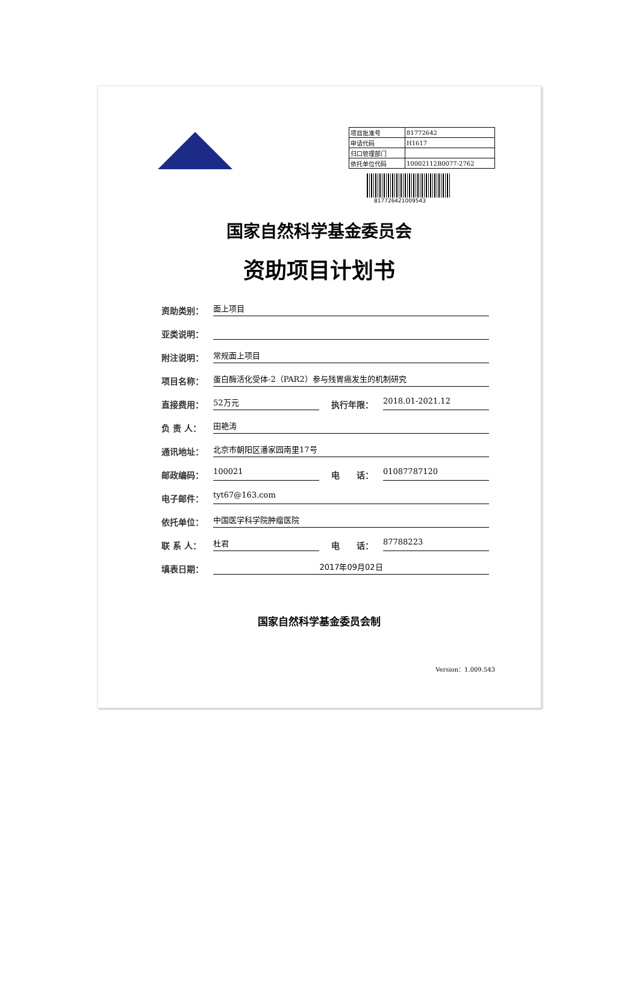| 项目批准号 | 81772642 |
| 申请代码 | H1617 |
| 归口管理部门 | |
| 依托单位代码 | 10002112B0077-2762 |
81772642100954З
国家自然科学基金委员会
资助项目计划书
资助类别：
面上项目
亚类说明：
附注说明：
常规面上项目
项目名称：
蛋白酶活化受体-2（PAR2）参与残胃癌发生的机制研究
直接费用：
52万元
执行年限：
2018.01-2021.12
负 责 人：
田艳涛
通讯地址：
北京市朝阳区潘家园南里17号
邮政编码：
100021
电　　话：
01087787120
电子邮件：
tyt67@163.com
依托单位：
中国医学科学院肿瘤医院
联 系 人：
杜君
电　　话：
87788223
填表日期：
2017年09月02日
国家自然科学基金委员会制
Version：1.009.543